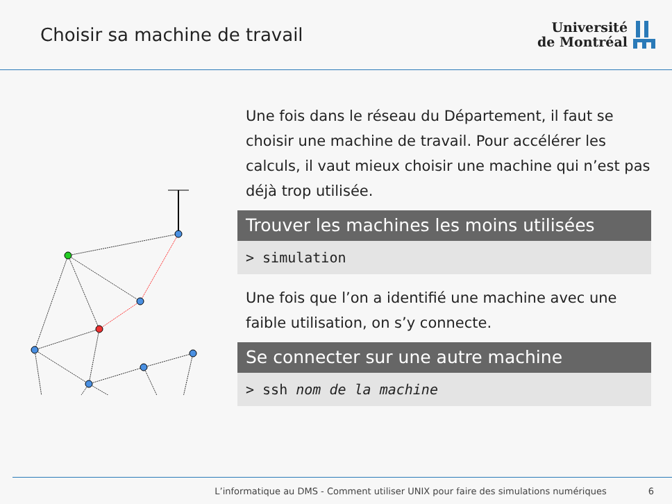Choisir sa machine de travail
Université
de Montréal
Une fois dans le réseau du Département, il faut se choisir une machine de travail. Pour accélérer les calculs, il vaut mieux choisir une machine qui n’est pas déjà trop utilisée.
Trouver les machines les moins utilisées
> simulation
Une fois que l’on a identifié une machine avec une faible utilisation, on s’y connecte.
Se connecter sur une autre machine
> ssh nom de la machine
L’informatique au DMS - Comment utiliser UNIX pour faire des simulations numériques 6